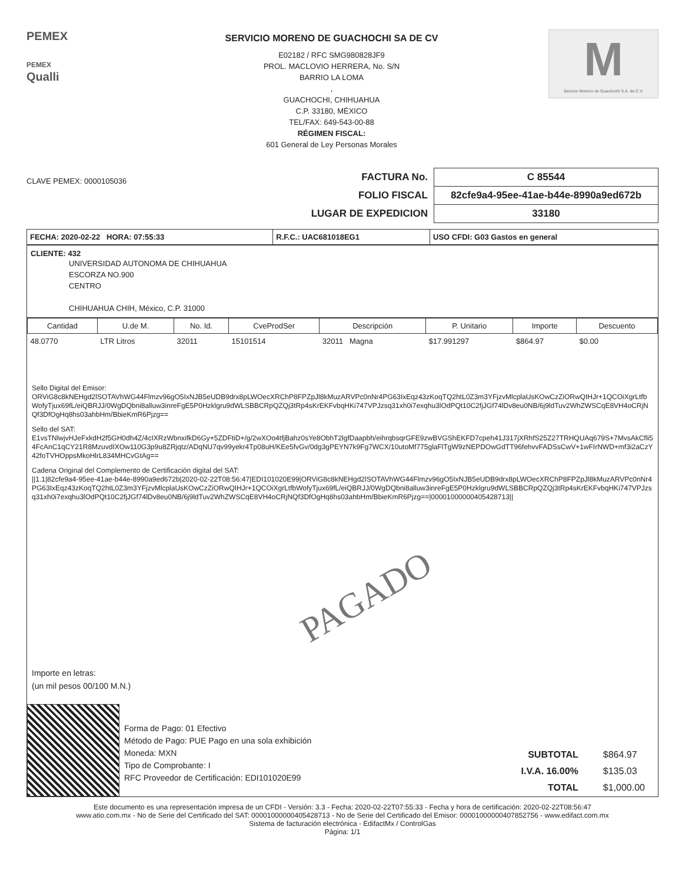PEMEX
PEMEX
Qualli
SERVICIO MORENO DE GUACHOCHI SA DE CV
E02182 / RFC SMG980828JF9
PROL. MACLOVIO HERRERA, No. S/N
BARRIO LA LOMA
,
GUACHOCHI, CHIHUAHUA
C.P. 33180, MÉXICO
TEL/FAX: 649-543-00-88
RÉGIMEN FISCAL:
601 General de Ley Personas Morales
M
Servicio Moreno de Guachochi S.A. de C.V.
CLAVE PEMEX: 0000105036
| FACTURA No. | C 85544 |
| FOLIO FISCAL | 82cfe9a4-95ee-41ae-b44e-8990a9ed672b |
| LUGAR DE EXPEDICION | 33180 |
| FECHA: 2020-02-22 HORA: 07:55:33 | R.F.C.: UAC681018EG1 | USO CFDI: G03 Gastos en general |
CLIENTE: 432
UNIVERSIDAD AUTONOMA DE CHIHUAHUA
ESCORZA NO.900
CENTRO
CHIHUAHUA CHIH, México, C.P. 31000
| Cantidad | U.de M. | No. Id. | CveProdSer | Descripción | P. Unitario | Importe | Descuento |
| --- | --- | --- | --- | --- | --- | --- | --- |
| 48.0770 | LTR Litros | 32011 | 15101514 | 32011 Magna | $17.991297 | $864.97 | $0.00 |
Sello Digital del Emisor:
ORViG8c8kNEHgd2lSOTAVhWG44Flmzv96gO5IxNJB5eUDB9drx8pLWOecXRChP8FPZpJl8kMuzARVPc0nNr4PG63IxEqz43zKoqTQ2htL0Z3m3YFjzvMlcplaUsKOwCzZiORwQIHJr+1QCOiXgrLtfbWofyTjux69fL/eiQBRJJ/0WgDQbni8alluw3inreFgE5P0Hzklgru9dWLSBBCRpQZQj3tRp4sKrEKFvbqHKi747VPJzsq31xh0i7exqhu3lOdPQt10C2fjJGf74lDv8eu0NB/6j9ldTuv2WhZWSCqE8VH4oCRjNQf3DfOgHq8hs03ahbHm/BbieKmR6Pjzg==
Sello del SAT:
E1vsTNlwjvHJeFxkdH2f5GH0dh4Z/4cIXRzWbnxifkD6Gy+5ZDFtiD+/g/2wXOo4tfjBahz0sYe8ObhT2lgfDaapbh/eihrqbsqrGFE9zwBVGShEKFD7cpeh41J317jXRhfS25Z27TRHQUAq679S+7MvsAkCfli54FcAnC1qCY21R8MzuvdIXOw110G3p9u8ZRjqtz/ADqNU7qv99yekr4Tp08uH/KEe5fvGv/0dg3gPEYN7k9Fg7WCX/10utoMf775glaFlTgW9zNEPDOwGdTT96fehvvFADSsCwV+1wFIrNWD+mf3i2aCzY42foTVHOppsMkoHlrL834MHCvGtAg==
Cadena Original del Complemento de Certificación digital del SAT:
||1.1|82cfe9a4-95ee-41ae-b44e-8990a9ed672b|2020-02-22T08:56:47|EDI101020E99|ORViG8c8kNEHgd2lSOTAVhWG44Flmzv96gO5IxNJB5eUDB9drx8pLWOecXRChP8FPZpJl8kMuzARVPc0nNr4PG63IxEqz43zKoqTQ2htL0Z3m3YFjzvMlcplaUsKOwCzZiORwQIHJr+1QCOiXgrLtfbWofyTjux69fL/eiQBRJJ/0WgDQbni8alluw3inreFgE5P0Hzklgru9dWLSBBCRpQZQj3tRp4sKrEKFvbqHKi747VPJzsq31xh0i7exqhu3lOdPQt10C2fjJGf74lDv8eu0NB/6j9ldTuv2WhZWSCqE8VH4oCRjNQf3DfOgHq8hs03ahbHm/BbieKmR6Pjzg==|00001000000405428713||
PAGADO
Importe en letras:
(un mil pesos 00/100 M.N.)
Forma de Pago: 01 Efectivo
Método de Pago: PUE Pago en una sola exhibición
Moneda: MXN
Tipo de Comprobante: I
RFC Proveedor de Certificación: EDI101020E99
| SUBTOTAL | $864.97 |
| I.V.A. 16.00% | $135.03 |
| TOTAL | $1,000.00 |
Este documento es una representación impresa de un CFDI - Versión: 3.3 - Fecha: 2020-02-22T07:55:33 - Fecha y hora de certificación: 2020-02-22T08:56:47
www.atio.com.mx - No de Serie del Certificado del SAT: 00001000000405428713 - No de Serie del Certificado del Emisor: 00001000000407852756 - www.edifact.com.mx
Sistema de facturación electrónica - EdifactMx / ControlGas
Página: 1/1